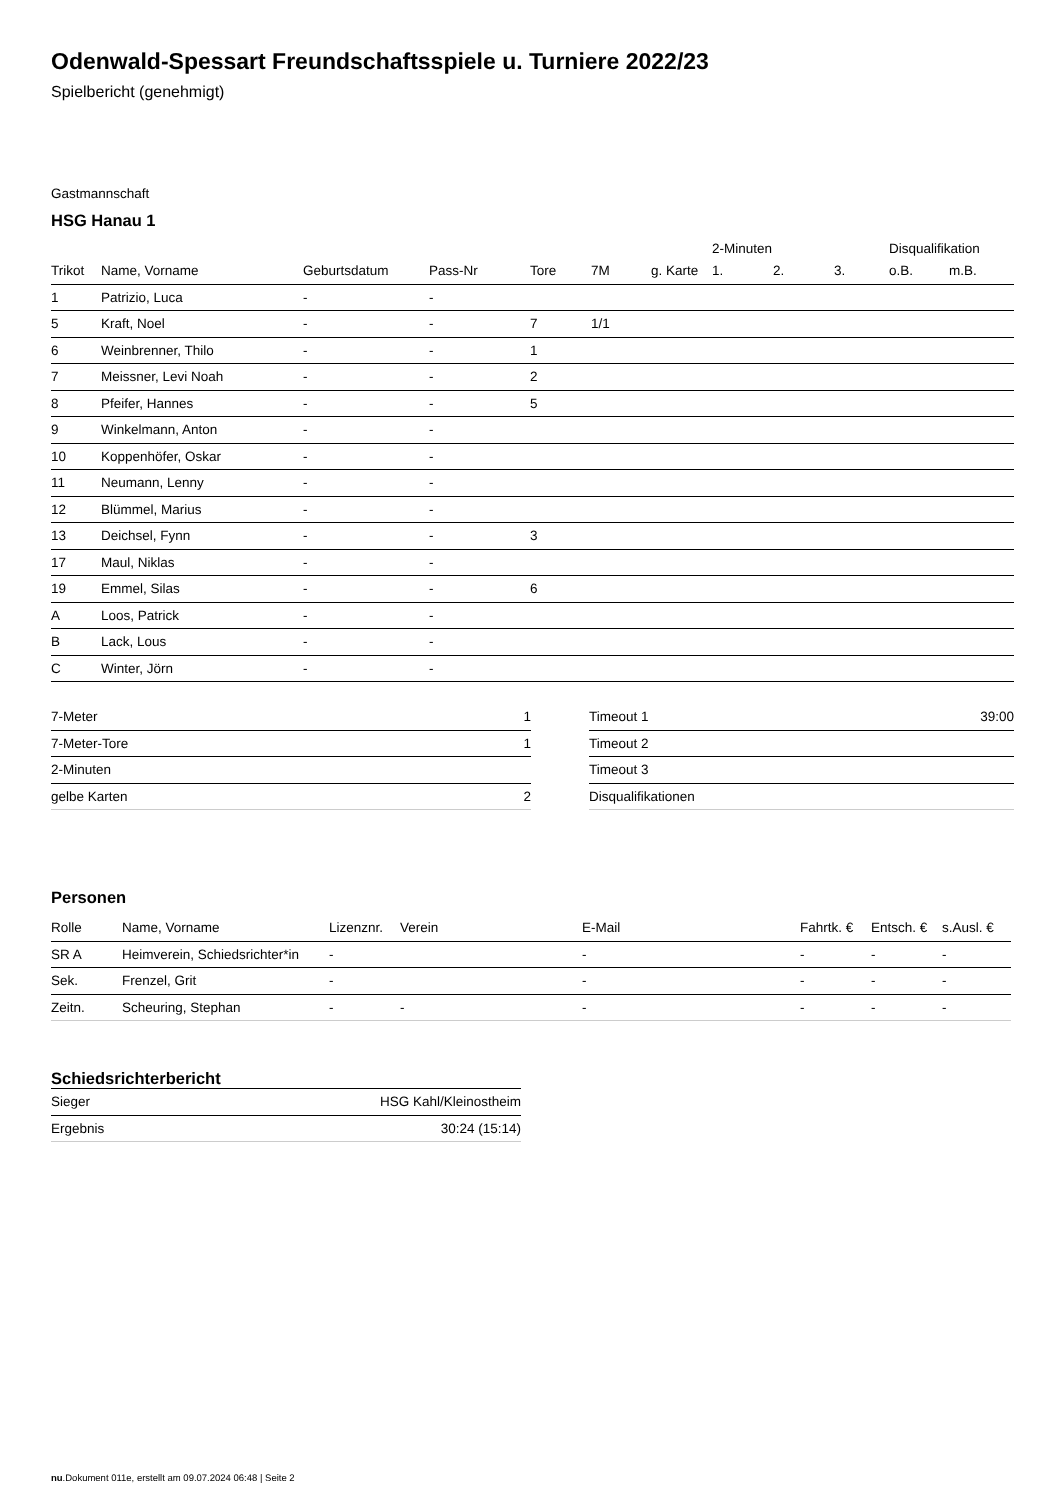Odenwald-Spessart Freundschaftsspiele u. Turniere 2022/23
Spielbericht (genehmigt)
Gastmannschaft
HSG Hanau 1
| | | | | | | | 2-Minuten | | | Disqualifikation | |
| --- | --- | --- | --- | --- | --- | --- | --- | --- | --- | --- | --- |
| Trikot | Name, Vorname | Geburtsdatum | Pass-Nr | Tore | 7M | g. Karte | 1. | 2. | 3. | o.B. | m.B. |
| 1 | Patrizio, Luca | - | - | | | | | | | | |
| 5 | Kraft, Noel | - | - | 7 | 1/1 | | | | | | |
| 6 | Weinbrenner, Thilo | - | - | 1 | | | | | | | |
| 7 | Meissner, Levi Noah | - | - | 2 | | | | | | | |
| 8 | Pfeifer, Hannes | - | - | 5 | | | | | | | |
| 9 | Winkelmann, Anton | - | - | | | | | | | | |
| 10 | Koppenhöfer, Oskar | - | - | | | | | | | | |
| 11 | Neumann, Lenny | - | - | | | | | | | | |
| 12 | Blümmel, Marius | - | - | | | | | | | | |
| 13 | Deichsel, Fynn | - | - | 3 | | | | | | | |
| 17 | Maul, Niklas | - | - | | | | | | | | |
| 19 | Emmel, Silas | - | - | 6 | | | | | | | |
| A | Loos, Patrick | - | - | | | | | | | | |
| B | Lack, Lous | - | - | | | | | | | | |
| C | Winter, Jörn | - | - | | | | | | | | |
| 7-Meter | 1 |
| 7-Meter-Tore | 1 |
| 2-Minuten | |
| gelbe Karten | 2 |
| Timeout 1 | 39:00 |
| Timeout 2 | |
| Timeout 3 | |
| Disqualifikationen | |
Personen
| Rolle | Name, Vorname | Lizenznr. | Verein | E-Mail | Fahrtk. € | Entsch. € | s.Ausl. € |
| --- | --- | --- | --- | --- | --- | --- | --- |
| SR A | Heimverein, Schiedsrichter*in | - | | - | - | - | - |
| Sek. | Frenzel, Grit | - | | - | - | - | - |
| Zeitn. | Scheuring, Stephan | - | - | - | - | - | - |
Schiedsrichterbericht
| Sieger | HSG Kahl/Kleinostheim |
| Ergebnis | 30:24 (15:14) |
nu.Dokument 011e, erstellt am 09.07.2024 06:48 | Seite 2